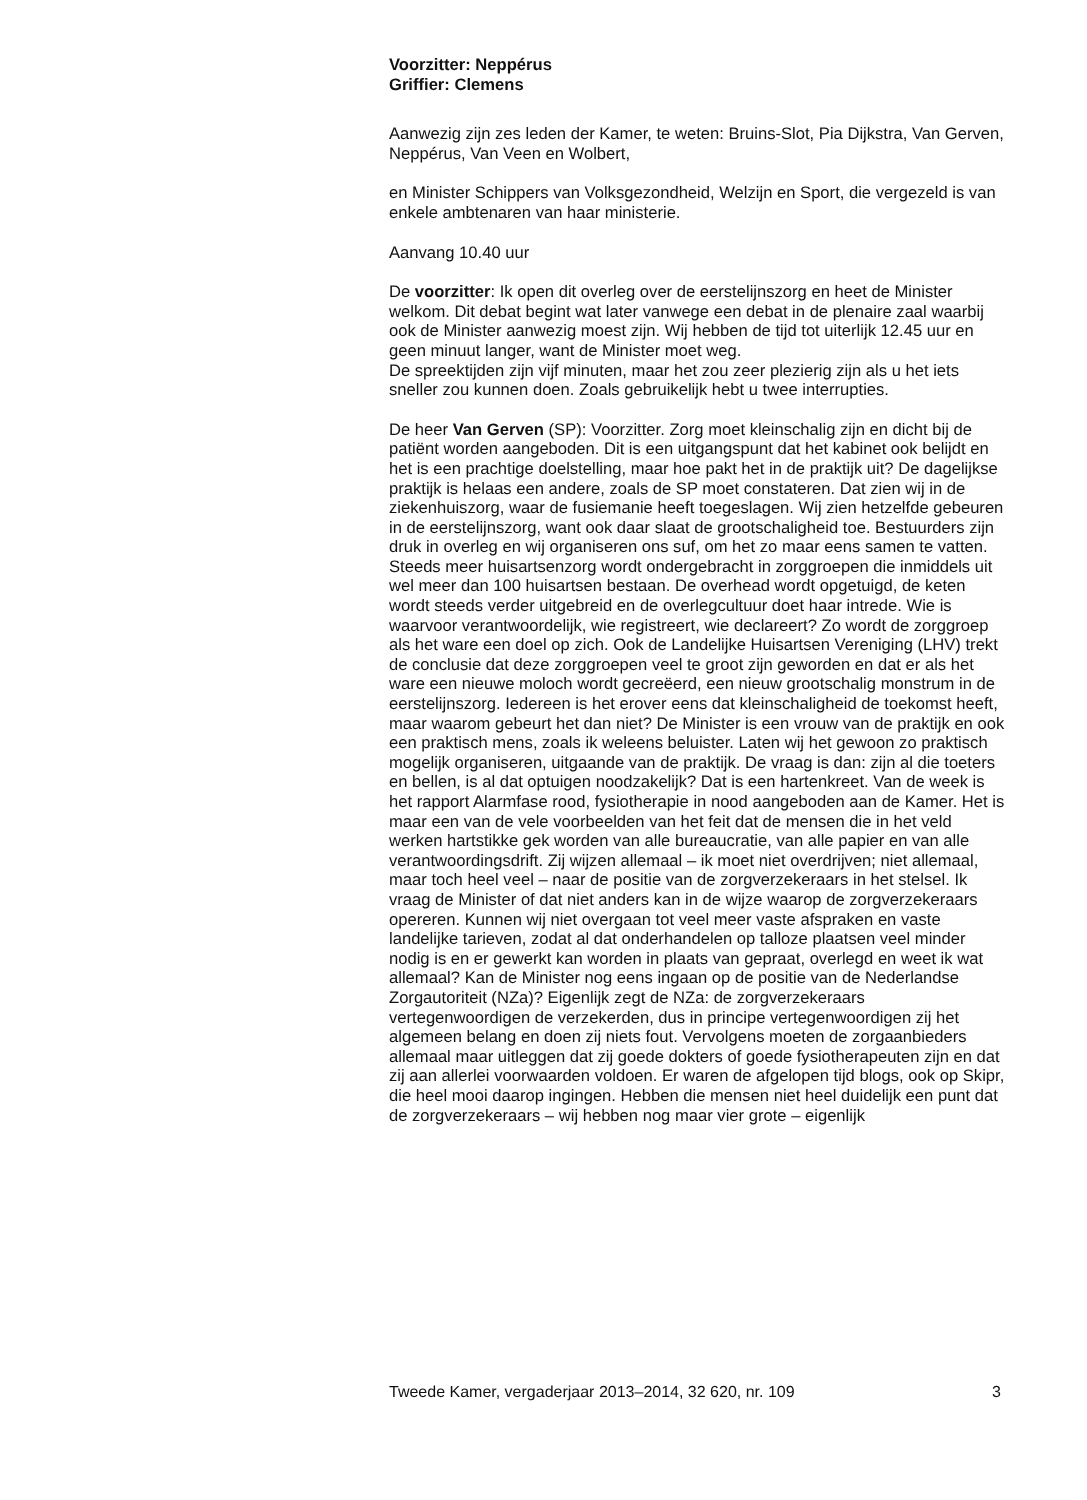Voorzitter: Neppérus
Griffier: Clemens
Aanwezig zijn zes leden der Kamer, te weten: Bruins-Slot, Pia Dijkstra, Van Gerven, Neppérus, Van Veen en Wolbert,
en Minister Schippers van Volksgezondheid, Welzijn en Sport, die vergezeld is van enkele ambtenaren van haar ministerie.
Aanvang 10.40 uur
De voorzitter: Ik open dit overleg over de eerstelijnszorg en heet de Minister welkom. Dit debat begint wat later vanwege een debat in de plenaire zaal waarbij ook de Minister aanwezig moest zijn. Wij hebben de tijd tot uiterlijk 12.45 uur en geen minuut langer, want de Minister moet weg.
De spreektijden zijn vijf minuten, maar het zou zeer plezierig zijn als u het iets sneller zou kunnen doen. Zoals gebruikelijk hebt u twee interrupties.
De heer Van Gerven (SP): Voorzitter. Zorg moet kleinschalig zijn en dicht bij de patiënt worden aangeboden. Dit is een uitgangspunt dat het kabinet ook belijdt en het is een prachtige doelstelling, maar hoe pakt het in de praktijk uit? De dagelijkse praktijk is helaas een andere, zoals de SP moet constateren. Dat zien wij in de ziekenhuiszorg, waar de fusiemanie heeft toegeslagen. Wij zien hetzelfde gebeuren in de eerstelijnszorg, want ook daar slaat de grootschaligheid toe. Bestuurders zijn druk in overleg en wij organiseren ons suf, om het zo maar eens samen te vatten. Steeds meer huisartsenzorg wordt ondergebracht in zorggroepen die inmiddels uit wel meer dan 100 huisartsen bestaan. De overhead wordt opgetuigd, de keten wordt steeds verder uitgebreid en de overlegcultuur doet haar intrede. Wie is waarvoor verantwoordelijk, wie registreert, wie declareert? Zo wordt de zorggroep als het ware een doel op zich. Ook de Landelijke Huisartsen Vereniging (LHV) trekt de conclusie dat deze zorggroepen veel te groot zijn geworden en dat er als het ware een nieuwe moloch wordt gecreëerd, een nieuw grootschalig monstrum in de eerstelijnszorg. Iedereen is het erover eens dat kleinschaligheid de toekomst heeft, maar waarom gebeurt het dan niet? De Minister is een vrouw van de praktijk en ook een praktisch mens, zoals ik weleens beluister. Laten wij het gewoon zo praktisch mogelijk organiseren, uitgaande van de praktijk. De vraag is dan: zijn al die toeters en bellen, is al dat optuigen noodzakelijk? Dat is een hartenkreet. Van de week is het rapport Alarmfase rood, fysiotherapie in nood aangeboden aan de Kamer. Het is maar een van de vele voorbeelden van het feit dat de mensen die in het veld werken hartstikke gek worden van alle bureaucratie, van alle papier en van alle verantwoor­dingsdrift. Zij wijzen allemaal – ik moet niet overdrijven; niet allemaal, maar toch heel veel – naar de positie van de zorgverzekeraars in het stelsel. Ik vraag de Minister of dat niet anders kan in de wijze waarop de zorgverzekeraars opereren. Kunnen wij niet overgaan tot veel meer vaste afspraken en vaste landelijke tarieven, zodat al dat onderhandelen op talloze plaatsen veel minder nodig is en er gewerkt kan worden in plaats van gepraat, overlegd en weet ik wat allemaal? Kan de Minister nog eens ingaan op de positie van de Nederlandse Zorgautoriteit (NZa)? Eigenlijk zegt de NZa: de zorgverzekeraars vertegenwoordigen de verzekerden, dus in principe vertegenwoordigen zij het algemeen belang en doen zij niets fout. Vervolgens moeten de zorgaanbieders allemaal maar uitleggen dat zij goede dokters of goede fysiotherapeuten zijn en dat zij aan allerlei voorwaarden voldoen. Er waren de afgelopen tijd blogs, ook op Skipr, die heel mooi daarop ingingen. Hebben die mensen niet heel duidelijk een punt dat de zorgverzekeraars – wij hebben nog maar vier grote – eigenlijk
Tweede Kamer, vergaderjaar 2013–2014, 32 620, nr. 109 3